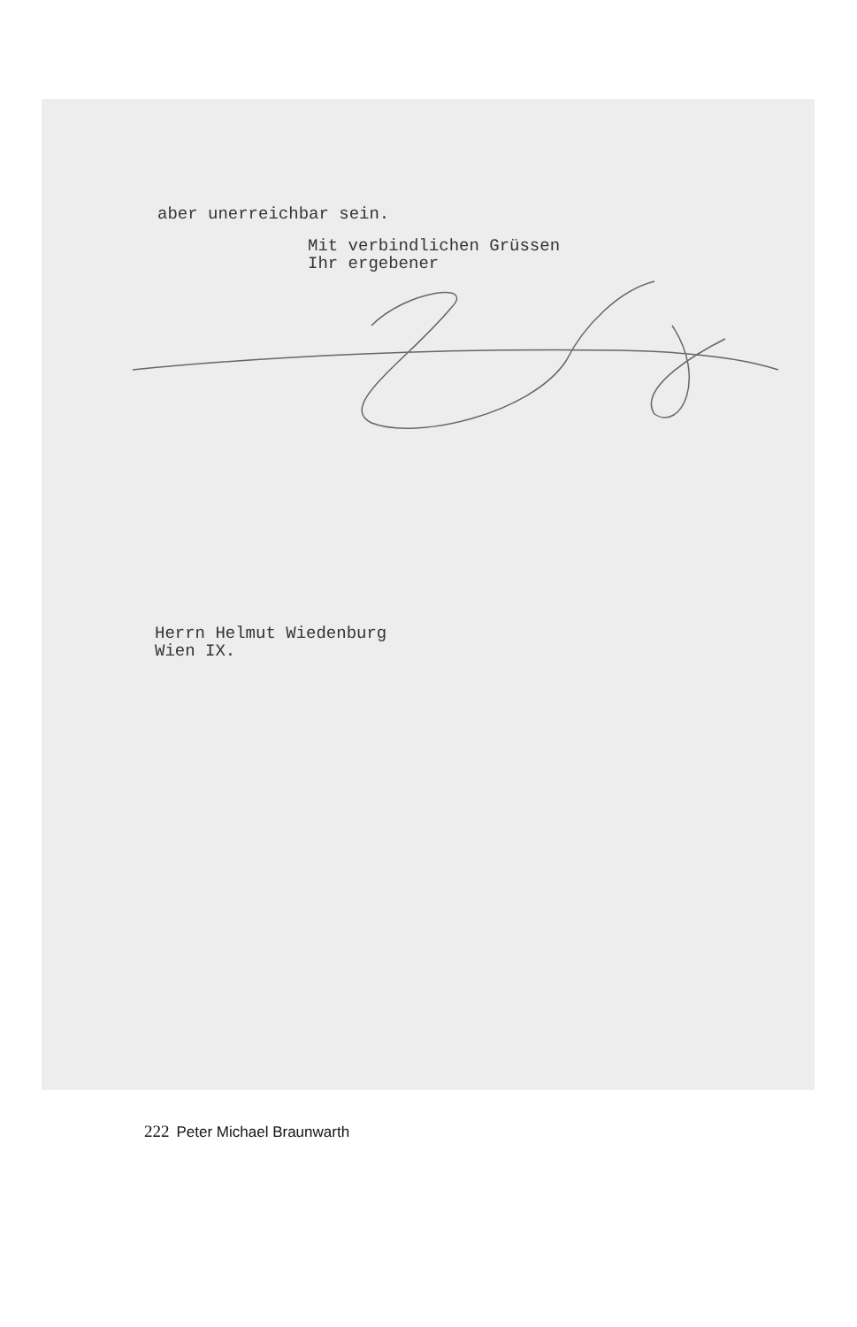aber unerreichbar sein.
Mit verbindlichen Grüssen
Ihr ergebener
Herrn Helmut Wiedenburg
Wien IX.
222 Peter Michael Braunwarth